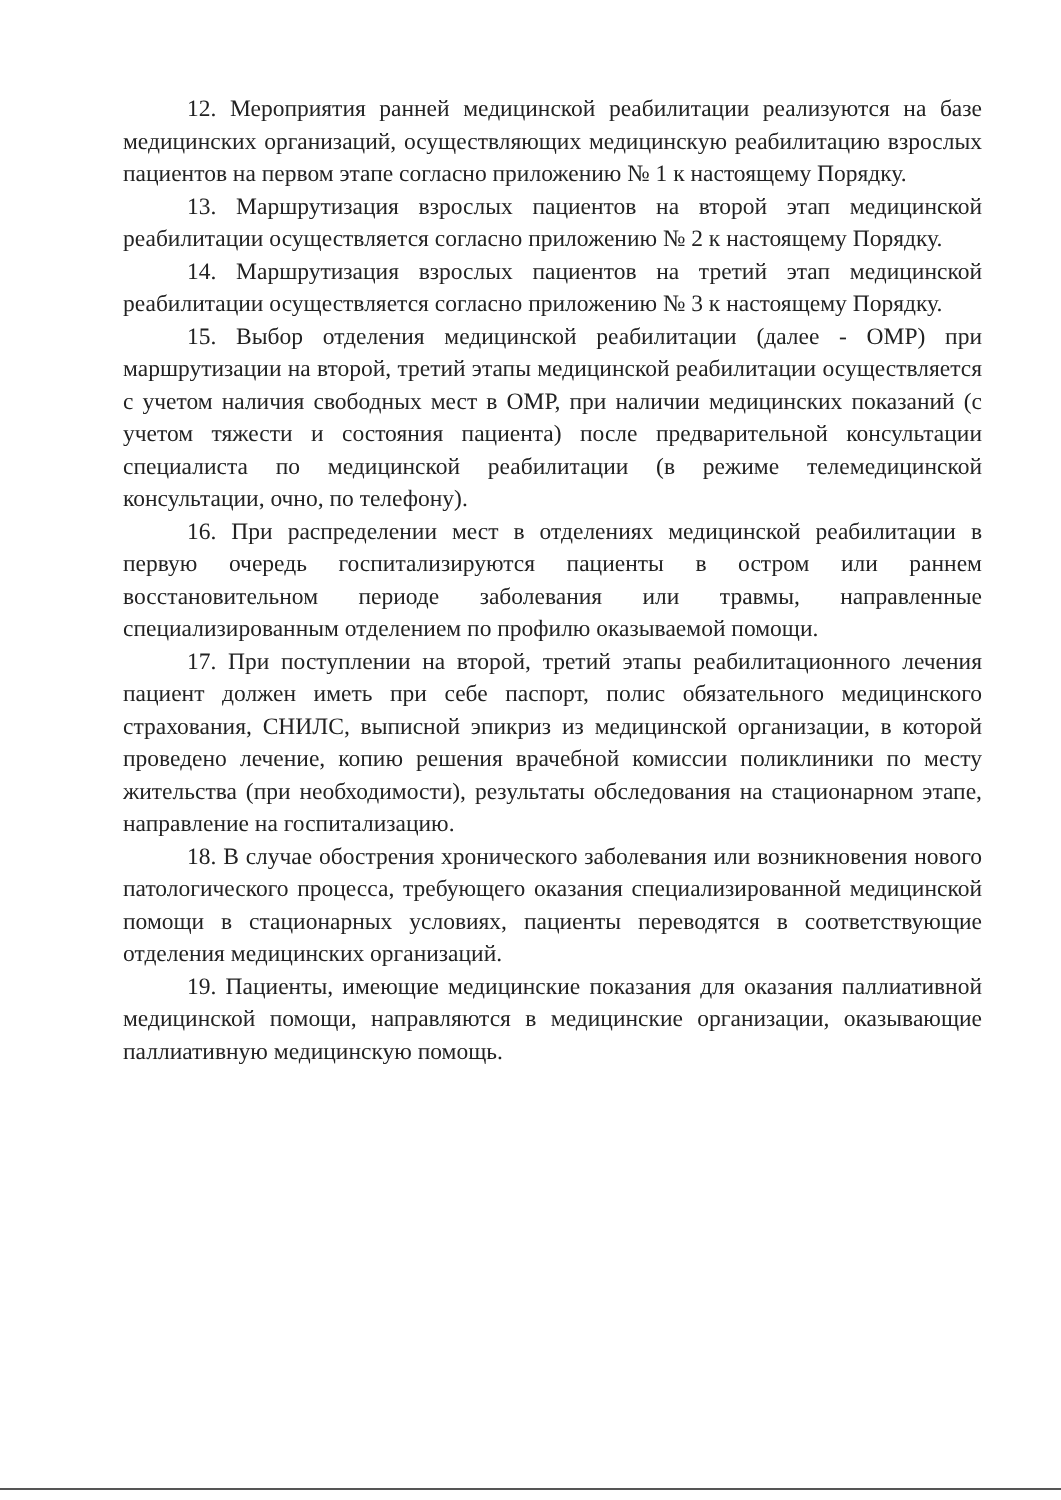12. Мероприятия ранней медицинской реабилитации реализуются на базе медицинских организаций, осуществляющих медицинскую реабилитацию взрослых пациентов на первом этапе согласно приложению № 1 к настоящему Порядку.
13. Маршрутизация взрослых пациентов на второй этап медицинской реабилитации осуществляется согласно приложению № 2 к настоящему Порядку.
14. Маршрутизация взрослых пациентов на третий этап медицинской реабилитации осуществляется согласно приложению № 3 к настоящему Порядку.
15. Выбор отделения медицинской реабилитации (далее - ОМР) при маршрутизации на второй, третий этапы медицинской реабилитации осуществляется с учетом наличия свободных мест в ОМР, при наличии медицинских показаний (с учетом тяжести и состояния пациента) после предварительной консультации специалиста по медицинской реабилитации (в режиме телемедицинской консультации, очно, по телефону).
16. При распределении мест в отделениях медицинской реабилитации в первую очередь госпитализируются пациенты в остром или раннем восстановительном периоде заболевания или травмы, направленные специализированным отделением по профилю оказываемой помощи.
17. При поступлении на второй, третий этапы реабилитационного лечения пациент должен иметь при себе паспорт, полис обязательного медицинского страхования, СНИЛС, выписной эпикриз из медицинской организации, в которой проведено лечение, копию решения врачебной комиссии поликлиники по месту жительства (при необходимости), результаты обследования на стационарном этапе, направление на госпитализацию.
18. В случае обострения хронического заболевания или возникновения нового патологического процесса, требующего оказания специализированной медицинской помощи в стационарных условиях, пациенты переводятся в соответствующие отделения медицинских организаций.
19. Пациенты, имеющие медицинские показания для оказания паллиативной медицинской помощи, направляются в медицинские организации, оказывающие паллиативную медицинскую помощь.